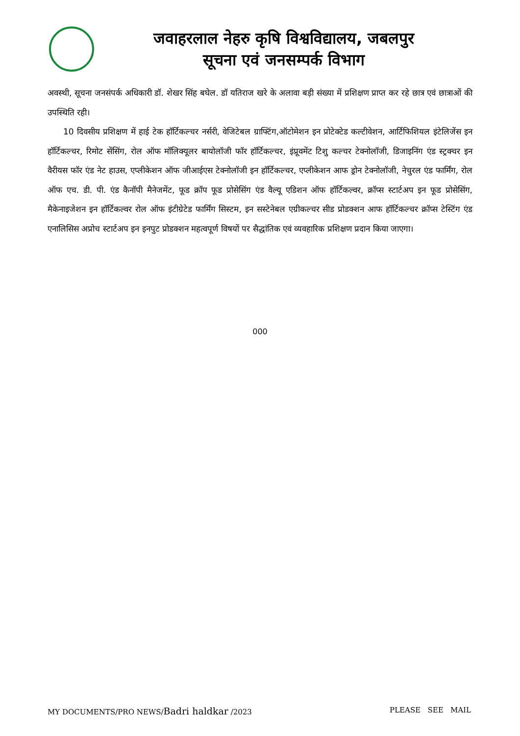जवाहरलाल नेहरु कृषि विश्वविद्यालय, जबलपुर
सूचना एवं जनसम्पर्क विभाग
अवस्थी, सूचना जनसंपर्क अधिकारी डॉ. शेखर सिंह बघेल. डॉ यतिराज खरे के अलावा बड़ी संख्या में प्रशिक्षण प्राप्त कर रहे छात्र एवं छात्राओं की उपस्थिति रही।
10 दिवसीय प्रशिक्षण में हाई टेक हॉर्टिकल्चर नर्सरी, वेजिटेबल ग्राफ्टिंग,ऑटोमेशन इन प्रोटेक्टेड कल्टीवेशन, आर्टिफिशियल इंटेलिजेंस इन हॉर्टिकल्चर, रिमोट सेंसिंग, रोल ऑफ मॉलिक्यूलर बायोलॉजी फॉर हॉर्टिकल्चर, इंप्रूवमेंट टिशु कल्चर टेक्नोलॉजी, डिजाइनिंग एंड स्ट्रक्चर इन वैरीयस फॉर एंड नेट हाउस, एप्लीकेशन ऑफ जीआईएस टेक्नोलॉजी इन हॉर्टिकल्चर, एप्लीकेशन आफ ड्रोन टेक्नोलॉजी, नेचुरल एंड फार्मिंग, रोल ऑफ एच. डी. पी. एंड कैनॉपी मैनेजमेंट, फूड क्रॉप फूड प्रोसेसिंग एंड वैल्यू एडिशन ऑफ हॉर्टिकल्वर, क्रॉप्स स्टार्टअप इन फूड प्रोसेसिंग, मैकेनाइजेशन इन हॉर्टिकल्वर रोल ऑफ इंटीग्रेटेड फार्मिंग सिस्टम, इन सस्टेनेबल एग्रीकल्चर सीड प्रोडक्शन आफ हॉर्टिकल्चर क्रॉप्स टेस्टिंग एंड एनालिसिस अप्रोच स्टार्टअप इन इनपुट प्रोडक्शन महत्वपूर्ण विषयों पर सैद्धांतिक एवं व्यवहारिक प्रशिक्षण प्रदान किया जाएगा।
000
MY DOCUMENTS/PRO NEWS/Badri haldkar /2023 PLEASE SEE MAIL